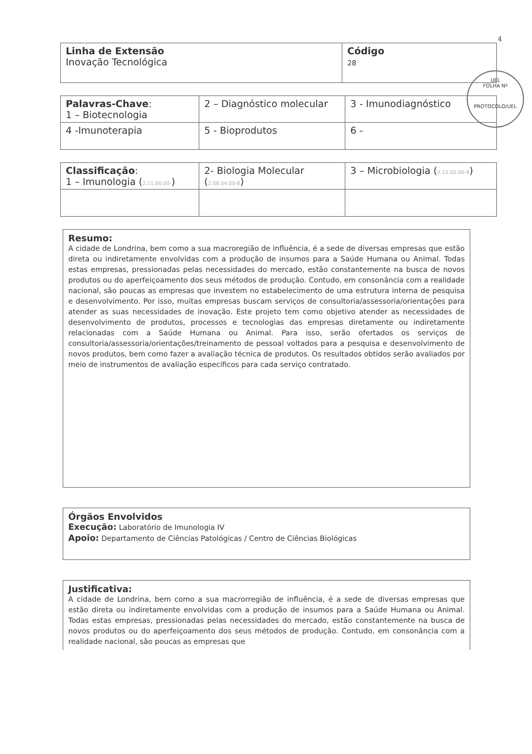4
| Linha de Extensão Inovação Tecnológica | Código 28 |
| Palavras-Chave : 1 – Biotecnologia | 2 – Diagnóstico molecular | 3 - Imunodiagnóstico |
| 4 -Imunoterapia | 5 - Bioprodutos | 6 - |
| Classificação : 1 – Imunologia ( 2.11.00.00- ) | 2- Biologia Molecular ( 2.08.04.00-8 ) | 3 – Microbiologia ( 2.12.00.00-9 ) |
Resumo:
A cidade de Londrina, bem como a sua macroregião de influência, é a sede de diversas empresas que estão direta ou indiretamente envolvidas com a produção de insumos para a Saúde Humana ou Animal. Todas estas empresas, pressionadas pelas necessidades do mercado, estão constantemente na busca de novos produtos ou do aperfeiçoamento dos seus métodos de produção. Contudo, em consonância com a realidade nacional, são poucas as empresas que investem no estabelecimento de uma estrutura interna de pesquisa e desenvolvimento. Por isso, muitas empresas buscam serviços de consultoria/assessoria/orientações para atender as suas necessidades de inovação. Este projeto tem como objetivo atender as necessidades de desenvolvimento de produtos, processos e tecnologias das empresas diretamente ou indiretamente relacionadas com a Saúde Humana ou Animal. Para isso, serão ofertados os serviços de consultoria/assessoria/orientações/treinamento de pessoal voltados para a pesquisa e desenvolvimento de novos produtos, bem como fazer a avaliação técnica de produtos. Os resultados obtidos serão avaliados por meio de instrumentos de avaliação específicos para cada serviço contratado.
Órgãos Envolvidos
Execução: Laboratório de Imunologia IV
Apoio: Departamento de Ciências Patológicas / Centro de Ciências Biológicas
Justificativa:
A cidade de Londrina, bem como a sua macrorregião de influência, é a sede de diversas empresas que estão direta ou indiretamente envolvidas com a produção de insumos para a Saúde Humana ou Animal. Todas estas empresas, pressionadas pelas necessidades do mercado, estão constantemente na busca de novos produtos ou do aperfeiçoamento dos seus métodos de produção. Contudo, em consonância com a realidade nacional, são poucas as empresas que
UEL
FOLHA Nº
PROTOCOLO/UEL